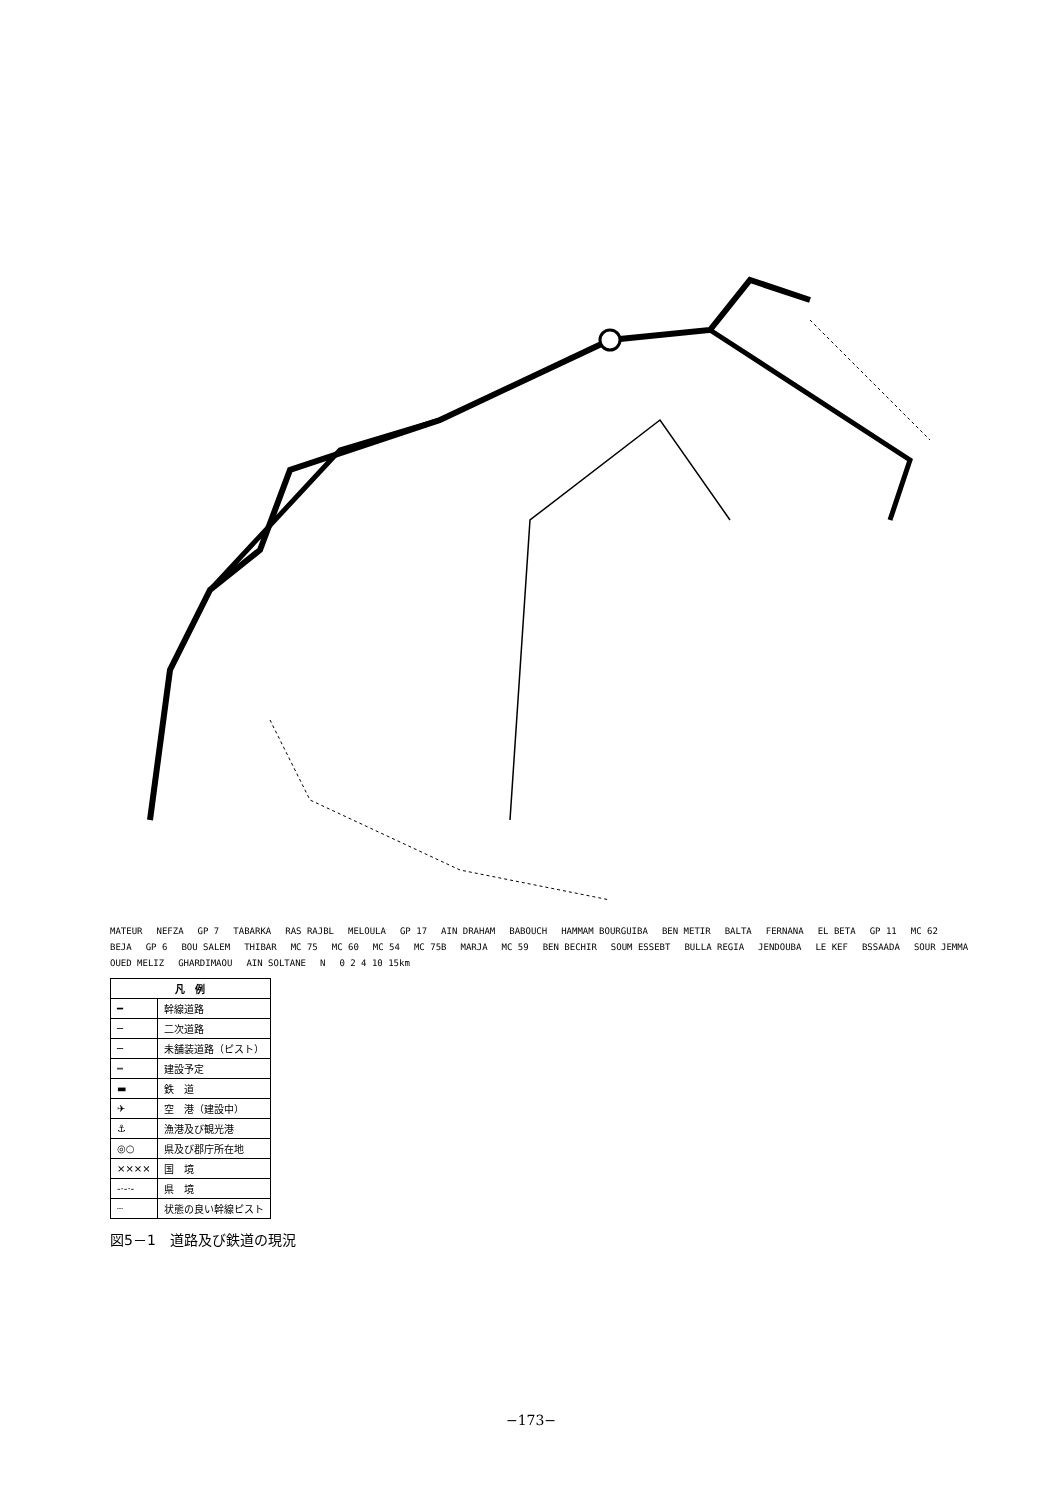MATEUR NEFZA GP 7 TABARKA RAS RAJBL MELOULA GP 17 AIN DRAHAM BABOUCH HAMMAM BOURGUIBA BEN METIR BALTA FERNANA EL BETA GP 11 MC 62 BEJA GP 6 BOU SALEM THIBAR MC 75 MC 60 MC 54 MC 75B MARJA MC 59 BEN BECHIR SOUM ESSEBT BULLA REGIA JENDOUBA LE KEF BSSAADA SOUR JEMMA OUED MELIZ GHARDIMAOU AIN SOLTANE N 0 2 4 10 15km
| 凡 例 | |
| --- | --- |
| ━ | 幹線道路 |
| ─ | 二次道路 |
| ─ | 未舗装道路（ピスト） |
| ┅ | 建設予定 |
| ▬ | 鉄 道 |
| ✈ | 空 港（建設中） |
| ⚓ | 漁港及び観光港 |
| ◎○ | 県及び郡庁所在地 |
| ×××× | 国 境 |
| -·-·- | 県 境 |
| ┈ | 状態の良い幹線ピスト |
図5－1　道路及び鉄道の現況
−173−